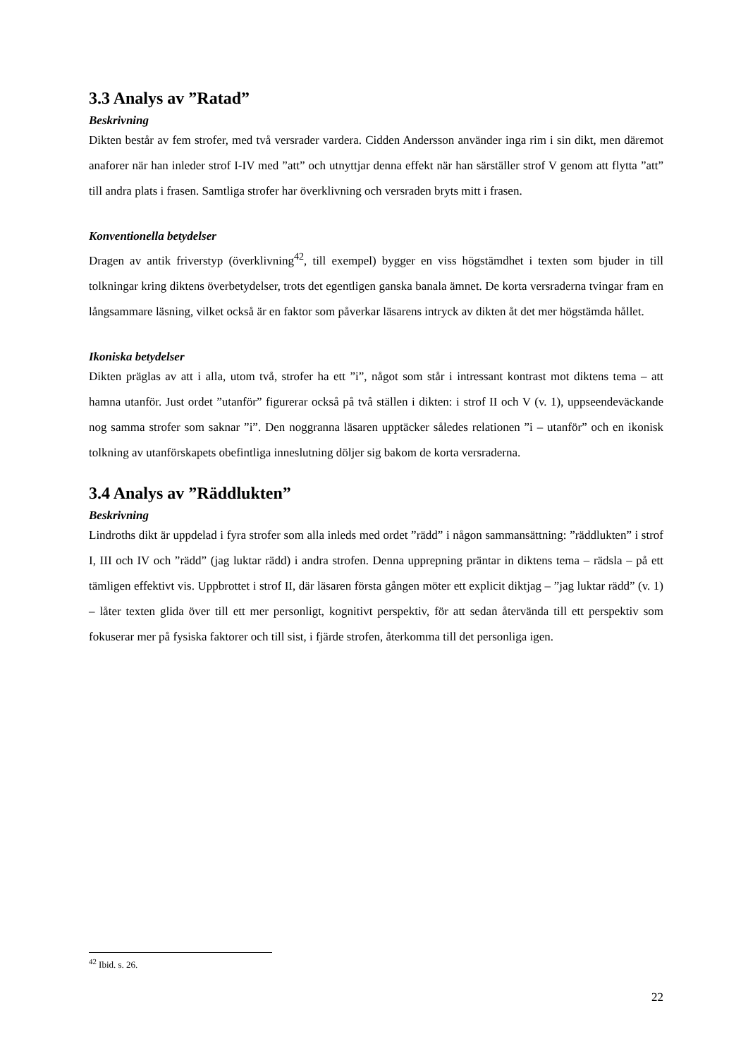3.3 Analys av ”Ratad”
Beskrivning
Dikten består av fem strofer, med två versrader vardera. Cidden Andersson använder inga rim i sin dikt, men däremot anaforer när han inleder strof I-IV med ”att” och utnyttjar denna effekt när han särställer strof V genom att flytta ”att” till andra plats i frasen. Samtliga strofer har överklivning och versraden bryts mitt i frasen.
Konventionella betydelser
Dragen av antik friverstyp (överklivning<sup>42</sup>, till exempel) bygger en viss högstämdhet i texten som bjuder in till tolkningar kring diktens överbetydelser, trots det egentligen ganska banala ämnet. De korta versraderna tvingar fram en långsammare läsning, vilket också är en faktor som påverkar läsarens intryck av dikten åt det mer högstämda hållet.
Ikoniska betydelser
Dikten präglas av att i alla, utom två, strofer ha ett ”i”, något som står i intressant kontrast mot diktens tema – att hamna utanför. Just ordet ”utanför” figurerar också på två ställen i dikten: i strof II och V (v. 1), uppseendeväckande nog samma strofer som saknar ”i”. Den noggranna läsaren upptäcker således relationen ”i – utanför” och en ikonisk tolkning av utanförskapets obefintliga inneslutning döljer sig bakom de korta versraderna.
3.4 Analys av ”Räddlukten”
Beskrivning
Lindroths dikt är uppdelad i fyra strofer som alla inleds med ordet ”rädd” i någon sammansättning: ”räddlukten” i strof I, III och IV och ”rädd” (jag luktar rädd) i andra strofen. Denna upprepning präntar in diktens tema – rädsla – på ett tämligen effektivt vis. Uppbrottet i strof II, där läsaren första gången möter ett explicit diktjag – ”jag luktar rädd” (v. 1) – låter texten glida över till ett mer personligt, kognitivt perspektiv, för att sedan återvända till ett perspektiv som fokuserar mer på fysiska faktorer och till sist, i fjärde strofen, återkomma till det personliga igen.
<sup>42</sup> Ibid. s. 26.
22